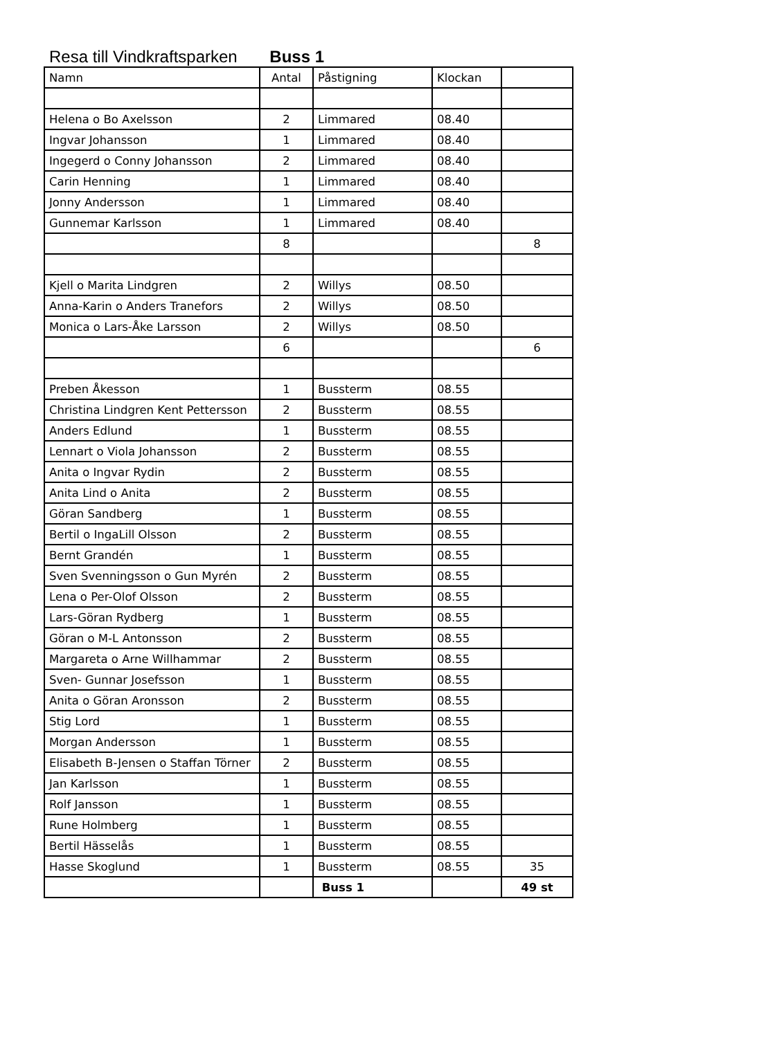Resa till Vindkraftsparken Buss 1
| Namn | Antal | Påstigning | Klockan | |
| --- | --- | --- | --- | --- |
| Helena o Bo Axelsson | 2 | Limmared | 08.40 | |
| Ingvar Johansson | 1 | Limmared | 08.40 | |
| Ingegerd o Conny Johansson | 2 | Limmared | 08.40 | |
| Carin Henning | 1 | Limmared | 08.40 | |
| Jonny Andersson | 1 | Limmared | 08.40 | |
| Gunnemar Karlsson | 1 | Limmared | 08.40 | |
| | 8 | | | 8 |
| Kjell o Marita Lindgren | 2 | Willys | 08.50 | |
| Anna-Karin o Anders Tranefors | 2 | Willys | 08.50 | |
| Monica o Lars-Åke Larsson | 2 | Willys | 08.50 | |
| | 6 | | | 6 |
| Preben Åkesson | 1 | Bussterm | 08.55 | |
| Christina Lindgren Kent Pettersson | 2 | Bussterm | 08.55 | |
| Anders Edlund | 1 | Bussterm | 08.55 | |
| Lennart o Viola Johansson | 2 | Bussterm | 08.55 | |
| Anita o Ingvar Rydin | 2 | Bussterm | 08.55 | |
| Anita Lind o Anita | 2 | Bussterm | 08.55 | |
| Göran Sandberg | 1 | Bussterm | 08.55 | |
| Bertil o IngaLill Olsson | 2 | Bussterm | 08.55 | |
| Bernt Grandén | 1 | Bussterm | 08.55 | |
| Sven Svenningsson o Gun Myrén | 2 | Bussterm | 08.55 | |
| Lena o Per-Olof Olsson | 2 | Bussterm | 08.55 | |
| Lars-Göran Rydberg | 1 | Bussterm | 08.55 | |
| Göran o M-L Antonsson | 2 | Bussterm | 08.55 | |
| Margareta o Arne Willhammar | 2 | Bussterm | 08.55 | |
| Sven- Gunnar Josefsson | 1 | Bussterm | 08.55 | |
| Anita o Göran Aronsson | 2 | Bussterm | 08.55 | |
| Stig Lord | 1 | Bussterm | 08.55 | |
| Morgan Andersson | 1 | Bussterm | 08.55 | |
| Elisabeth B-Jensen o Staffan Törner | 2 | Bussterm | 08.55 | |
| Jan Karlsson | 1 | Bussterm | 08.55 | |
| Rolf Jansson | 1 | Bussterm | 08.55 | |
| Rune Holmberg | 1 | Bussterm | 08.55 | |
| Bertil Hässelås | 1 | Bussterm | 08.55 | |
| Hasse Skoglund | 1 | Bussterm | 08.55 | 35 |
| | | Buss 1 | | 49 st |